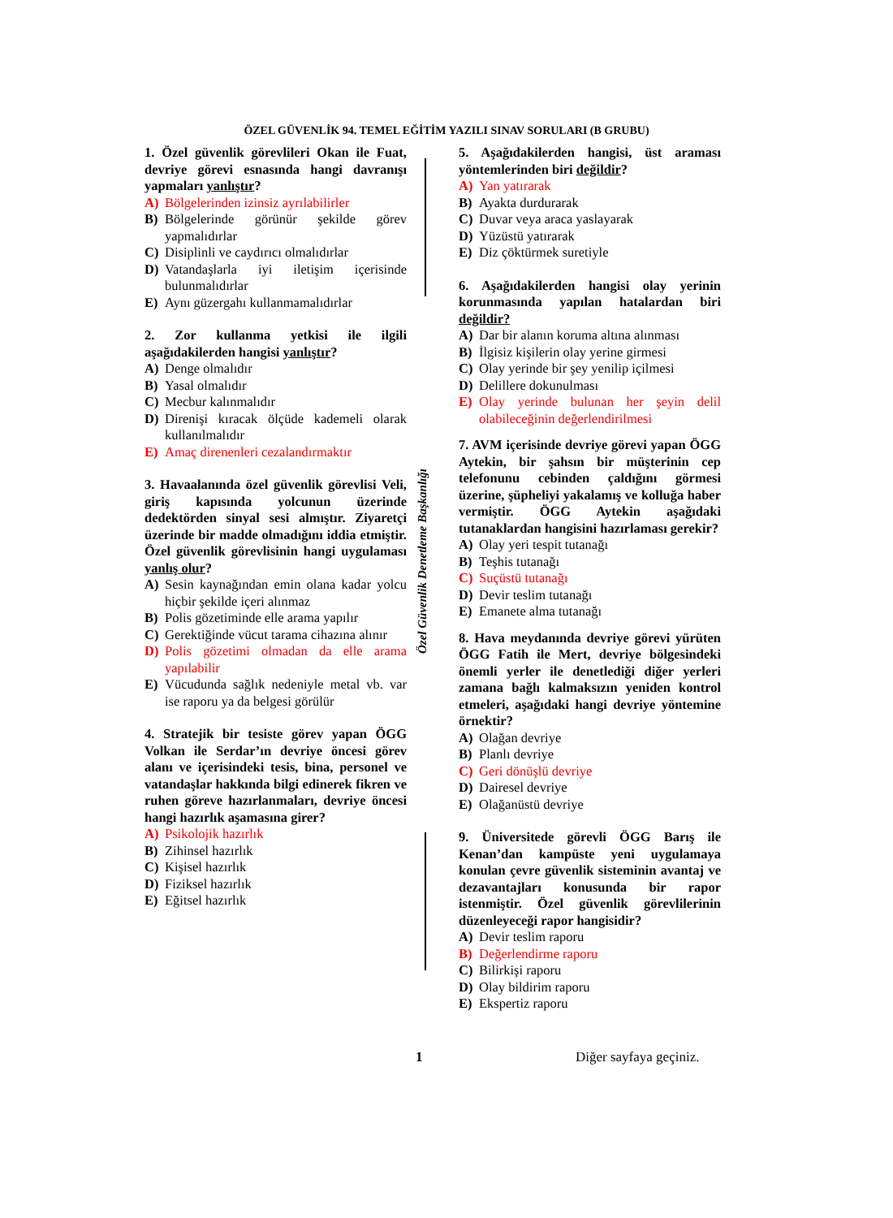ÖZEL GÜVENLİK 94. TEMEL EĞİTİM YAZILI SINAV SORULARI (B GRUBU)
1. Özel güvenlik görevlileri Okan ile Fuat, devriye görevi esnasında hangi davranışı yapmaları yanlıştır?
A) Bölgelerinden izinsiz ayrılabilirler
B) Bölgelerinde görünür şekilde görev yapmalıdırlar
C) Disiplinli ve caydırıcı olmalıdırlar
D) Vatandaşlarla iyi iletişim içerisinde bulunmalıdırlar
E) Aynı güzergahı kullanmamalıdırlar
2. Zor kullanma yetkisi ile ilgili aşağıdakilerden hangisi yanlıştır?
A) Denge olmalıdır
B) Yasal olmalıdır
C) Mecbur kalınmalıdır
D) Direnişi kıracak ölçüde kademeli olarak kullanılmalıdır
E) Amaç direnenleri cezalandırmaktır
3. Havaalanında özel güvenlik görevlisi Veli, giriş kapısında yolcunun üzerinde dedektörden sinyal sesi almıştır. Ziyaretçi üzerinde bir madde olmadığını iddia etmiştir. Özel güvenlik görevlisinin hangi uygulaması yanlış olur?
A) Sesin kaynağından emin olana kadar yolcu hiçbir şekilde içeri alınmaz
B) Polis gözetiminde elle arama yapılır
C) Gerektiğinde vücut tarama cihazına alınır
D) Polis gözetimi olmadan da elle arama yapılabilir
E) Vücudunda sağlık nedeniyle metal vb. var ise raporu ya da belgesi görülür
4. Stratejik bir tesiste görev yapan ÖGG Volkan ile Serdar’ın devriye öncesi görev alanı ve içerisindeki tesis, bina, personel ve vatandaşlar hakkında bilgi edinerek fikren ve ruhen göreve hazırlanmaları, devriye öncesi hangi hazırlık aşamasına girer?
A) Psikolojik hazırlık
B) Zihinsel hazırlık
C) Kişisel hazırlık
D) Fiziksel hazırlık
E) Eğitsel hazırlık
Özel Güvenlik Denetleme Başkanlığı
5. Aşağıdakilerden hangisi, üst araması yöntemlerinden biri değildir?
A) Yan yatırarak
B) Ayakta durdurarak
C) Duvar veya araca yaslayarak
D) Yüzüstü yatırarak
E) Diz çöktürmek suretiyle
6. Aşağıdakilerden hangisi olay yerinin korunmasında yapılan hatalardan biri değildir?
A) Dar bir alanın koruma altına alınması
B) İlgisiz kişilerin olay yerine girmesi
C) Olay yerinde bir şey yenilip içilmesi
D) Delillere dokunulması
E) Olay yerinde bulunan her şeyin delil olabileceğinin değerlendirilmesi
7. AVM içerisinde devriye görevi yapan ÖGG Aytekin, bir şahsın bir müşterinin cep telefonunu cebinden çaldığını görmesi üzerine, şüpheliyi yakalamış ve kolluğa haber vermiştir. ÖGG Aytekin aşağıdaki tutanaklardan hangisini hazırlaması gerekir?
A) Olay yeri tespit tutanağı
B) Teşhis tutanağı
C) Suçüstü tutanağı
D) Devir teslim tutanağı
E) Emanete alma tutanağı
8. Hava meydanında devriye görevi yürüten ÖGG Fatih ile Mert, devriye bölgesindeki önemli yerler ile denetlediği diğer yerleri zamana bağlı kalmaksızın yeniden kontrol etmeleri, aşağıdaki hangi devriye yöntemine örnektir?
A) Olağan devriye
B) Planlı devriye
C) Geri dönüşlü devriye
D) Dairesel devriye
E) Olağanüstü devriye
9. Üniversitede görevli ÖGG Barış ile Kenan’dan kampüste yeni uygulamaya konulan çevre güvenlik sisteminin avantaj ve dezavantajları konusunda bir rapor istenmiştir. Özel güvenlik görevlilerinin düzenleyeceği rapor hangisidir?
A) Devir teslim raporu
B) Değerlendirme raporu
C) Bilirkişi raporu
D) Olay bildirim raporu
E) Ekspertiz raporu
1 Diğer sayfaya geçiniz.